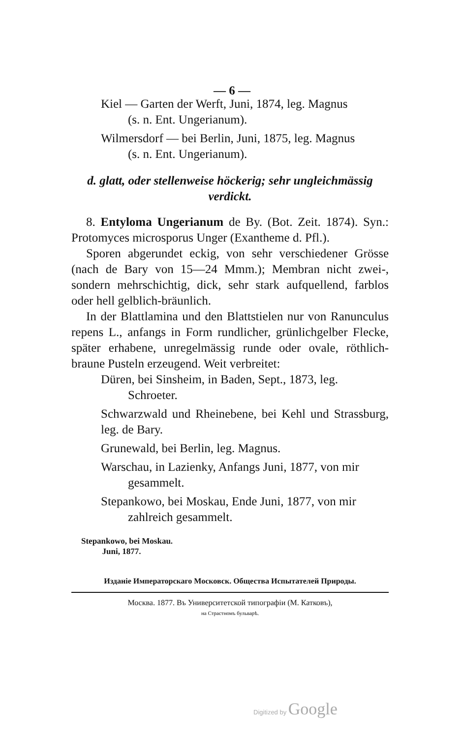— 6 —
Kiel — Garten der Werft, Juni, 1874, leg. Magnus
(s. n. Ent. Ungerianum).
Wilmersdorf — bei Berlin, Juni, 1875, leg. Magnus
(s. n. Ent. Ungerianum).
d. glatt, oder stellenweise höckerig; sehr ungleichmässig
verdickt.
8. Entyloma Ungerianum de By. (Bot. Zeit. 1874). Syn.: Protomyces microsporus Unger (Exantheme d. Pfl.).
Sporen abgerundet eckig, von sehr verschiedener Grösse (nach de Bary von 15—24 Mmm.); Membran nicht zwei-, sondern mehrschichtig, dick, sehr stark aufquellend, farblos oder hell gelblich-bräunlich.
In der Blattlamina und den Blattstielen nur von Ranunculus repens L., anfangs in Form rundlicher, grünlichgelber Flecke, später erhabene, unregelmässig runde oder ovale, röthlich-braune Pusteln erzeugend. Weit verbreitet:
Düren, bei Sinsheim, in Baden, Sept., 1873, leg.
Schroeter.
Schwarzwald und Rheinebene, bei Kehl und Strassburg, leg. de Bary.
Grunewald, bei Berlin, leg. Magnus.
Warschau, in Lazienky, Anfangs Juni, 1877, von mir
gesammelt.
Stepankowo, bei Moskau, Ende Juni, 1877, von mir
zahlreich gesammelt.
Stepankowo, bei Moskau.
Juni, 1877.
Изданіе Императорскаго Московск. Общества Испытателей Природы.
Москва. 1877. Въ Университетской типографіи (М. Катковъ),
на Страстномъ бульварѣ.
Digitized by Google